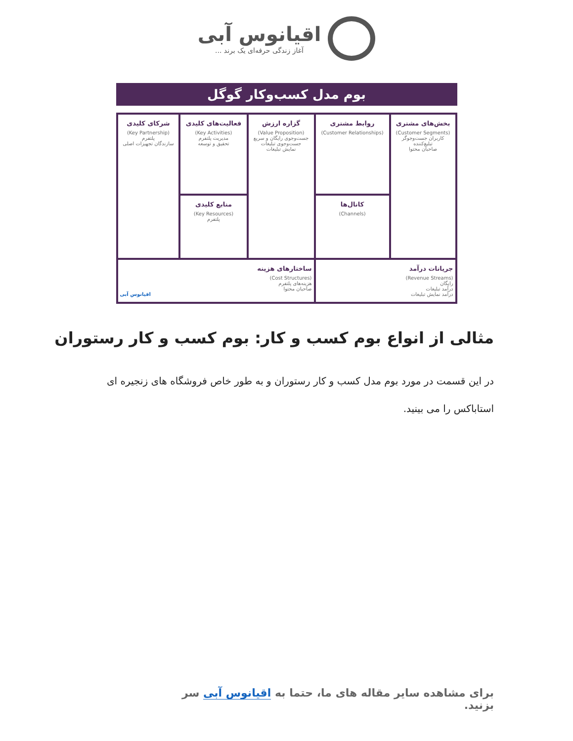اقیانوس آبی
آغاز زندگی حرفه‌ای یک برند ...
بوم مدل کسب‌وکار گوگل
| بخش‌های مشتری (Customer Segments) کاربران جست‌وجوگر تبلیغ‌کننده صاحبان محتوا | روابط مشتری (Customer Relationships) | گزاره ارزش (Value Proposition) جست‌وجوی رایگان و سریع جست‌وجوی تبلیغات نمایش تبلیغات | فعالیت‌های کلیدی (Key Activities) مدیریت پلتفرم تحقیق و توسعه | شرکای کلیدی (Key Partnership) پلتفرم سازندگان تجهیزات اصلی |
| | کانال‌ها (Channels) | | منابع کلیدی (Key Resources) پلتفرم | |
| جریانات درآمد (Revenue Streams) رایگان درآمد تبلیغات درآمد نمایش تبلیغات | | ساختارهای هزینه (Cost Structures) هزینه‌های پلتفرم صاحبان محتوا اقیانوس آبی | | |
مثالی از انواع بوم کسب و کار: بوم کسب و کار رستوران
در این قسمت در مورد بوم مدل کسب و کار رستوران و به طور خاص فروشگاه های زنجیره ای استاباکس را می بینید.
برای مشاهده سایر مقاله های ما، حتما به اقیانوس آبی سر بزنید.